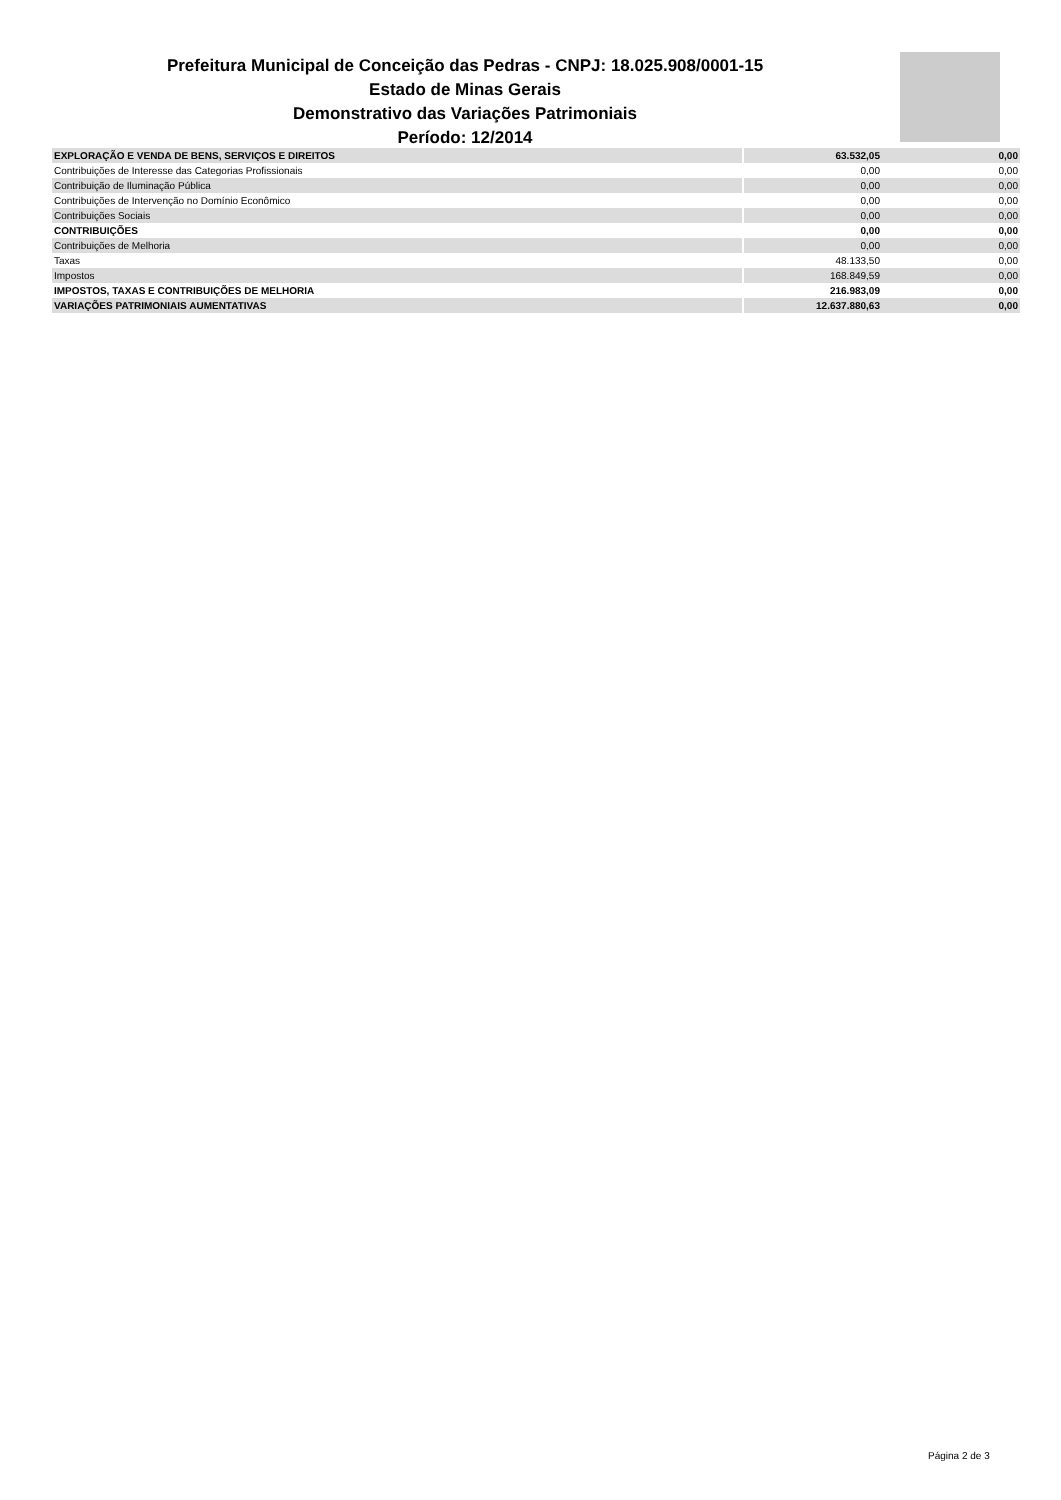Prefeitura Municipal de Conceição das Pedras - CNPJ: 18.025.908/0001-15
Estado de Minas Gerais
Demonstrativo das Variações Patrimoniais
Período: 12/2014
| EXPLORAÇÃO E VENDA DE BENS, SERVIÇOS E DIREITOS | | 63.532,05 | 0,00 |
| Contribuições de Interesse das Categorias Profissionais | | 0,00 | 0,00 |
| Contribuição de Iluminação Pública | | 0,00 | 0,00 |
| Contribuições de Intervenção no Domínio Econômico | | 0,00 | 0,00 |
| Contribuições Sociais | | 0,00 | 0,00 |
| CONTRIBUIÇÕES | | 0,00 | 0,00 |
| Contribuições de Melhoria | | 0,00 | 0,00 |
| Taxas | | 48.133,50 | 0,00 |
| Impostos | | 168.849,59 | 0,00 |
| IMPOSTOS, TAXAS E CONTRIBUIÇÕES DE MELHORIA | | 216.983,09 | 0,00 |
| VARIAÇÕES PATRIMONIAIS AUMENTATIVAS | | 12.637.880,63 | 0,00 |
Página 2 de 3